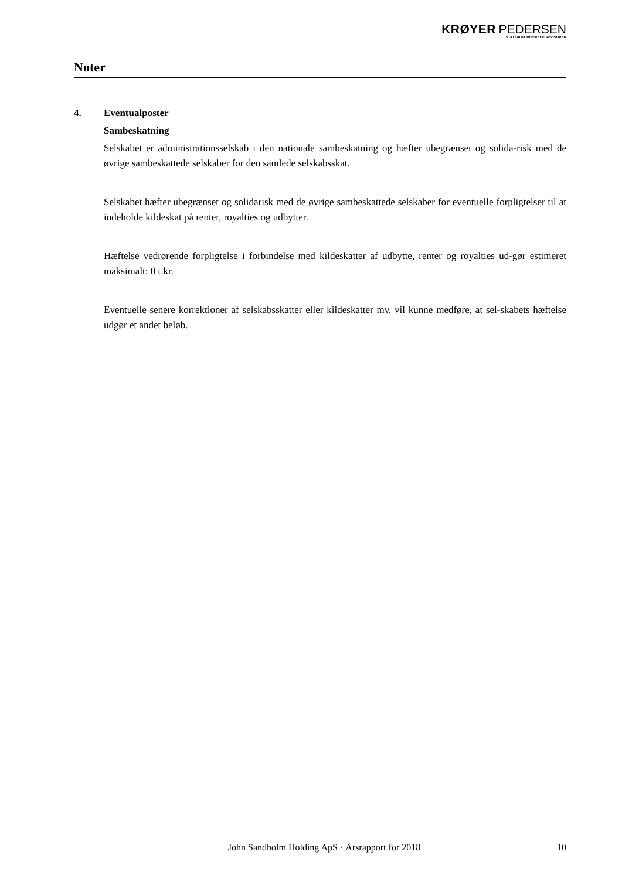KRØYER PEDERSEN
STATSAUTORISEREDE REVISORER
Noter
4. Eventualposter
Sambeskatning
Selskabet er administrationsselskab i den nationale sambeskatning og hæfter ubegrænset og solida-risk med de øvrige sambeskattede selskaber for den samlede selskabsskat.
Selskabet hæfter ubegrænset og solidarisk med de øvrige sambeskattede selskaber for eventuelle forpligtelser til at indeholde kildeskat på renter, royalties og udbytter.
Hæftelse vedrørende forpligtelse i forbindelse med kildeskatter af udbytte, renter og royalties ud-gør estimeret maksimalt: 0 t.kr.
Eventuelle senere korrektioner af selskabsskatter eller kildeskatter mv. vil kunne medføre, at sel-skabets hæftelse udgør et andet beløb.
John Sandholm Holding ApS · Årsrapport for 2018 10